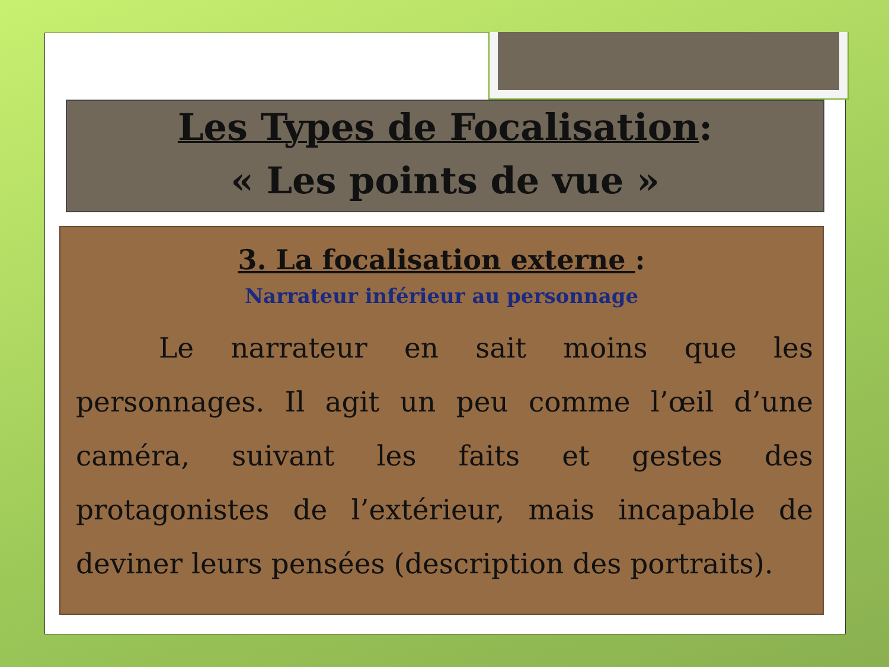Les Types de Focalisation:
« Les points de vue »
3. La focalisation externe :
Narrateur inférieur au personnage
Le narrateur en sait moins que les personnages. Il agit un peu comme l’œil d’une caméra, suivant les faits et gestes des protagonistes de l’extérieur, mais incapable de deviner leurs pensées (description des portraits).